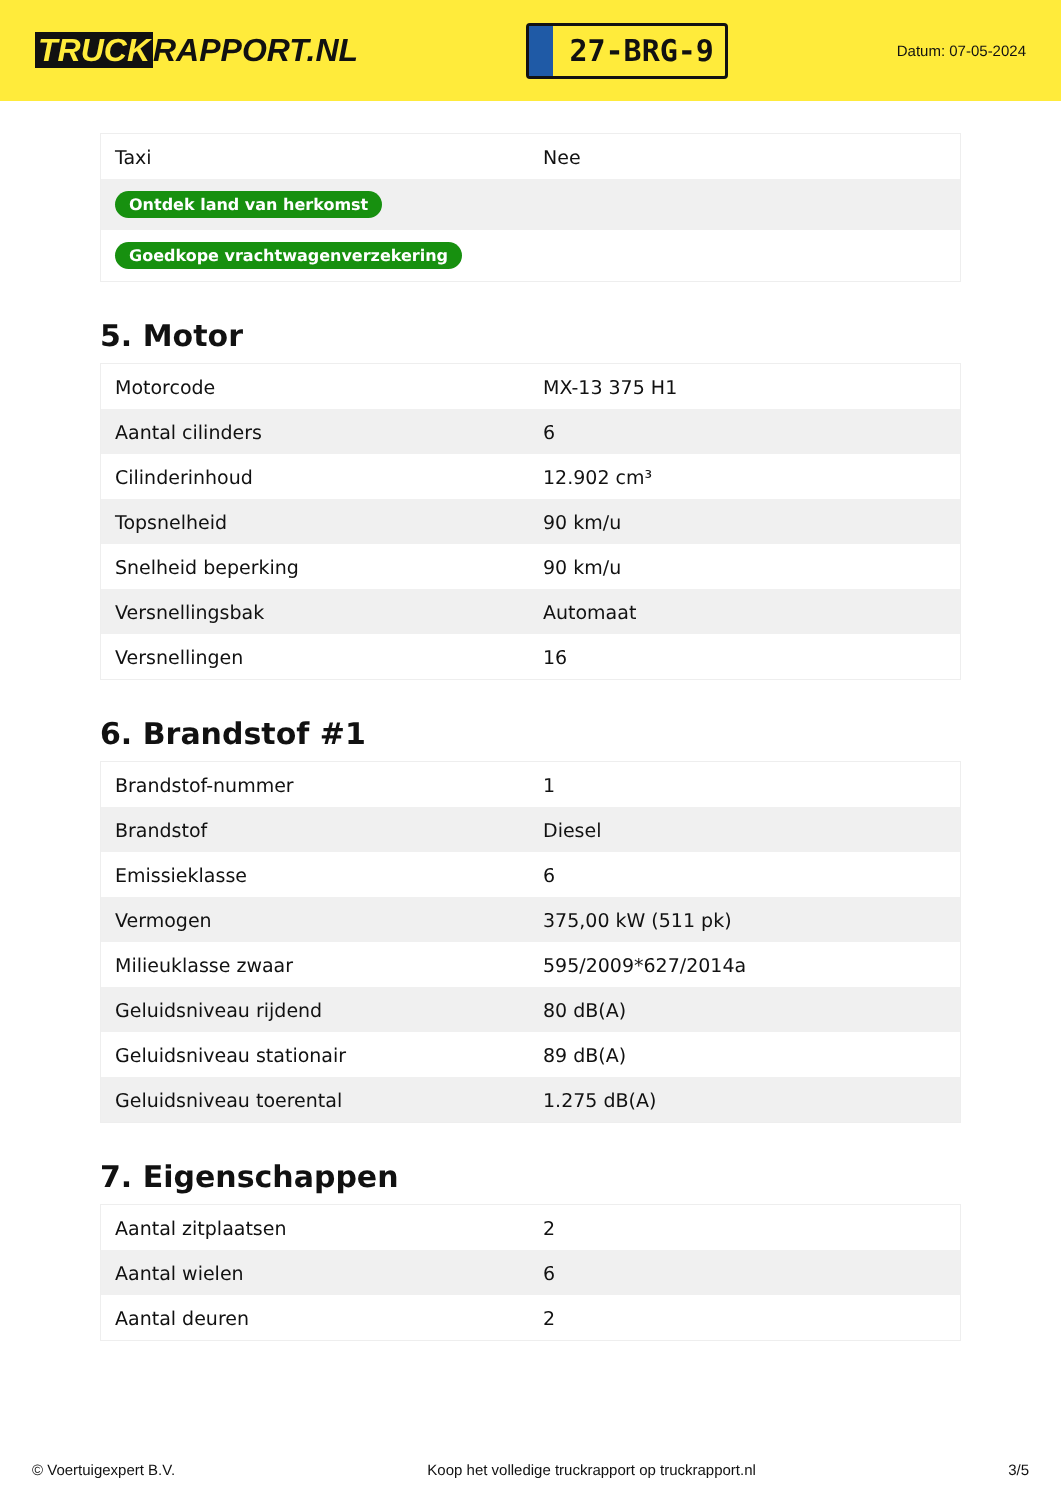TRUCK RAPPORT.NL
27-BRG-9
Datum: 07-05-2024
| Taxi | Nee |
| Ontdek land van herkomst | |
| Goedkope vrachtwagenverzekering | |
5. Motor
| Motorcode | MX-13 375 H1 |
| Aantal cilinders | 6 |
| Cilinderinhoud | 12.902 cm³ |
| Topsnelheid | 90 km/u |
| Snelheid beperking | 90 km/u |
| Versnellingsbak | Automaat |
| Versnellingen | 16 |
6. Brandstof #1
| Brandstof-nummer | 1 |
| Brandstof | Diesel |
| Emissieklasse | 6 |
| Vermogen | 375,00 kW (511 pk) |
| Milieuklasse zwaar | 595/2009*627/2014a |
| Geluidsniveau rijdend | 80 dB(A) |
| Geluidsniveau stationair | 89 dB(A) |
| Geluidsniveau toerental | 1.275 dB(A) |
7. Eigenschappen
| Aantal zitplaatsen | 2 |
| Aantal wielen | 6 |
| Aantal deuren | 2 |
© Voertuigexpert B.V. Koop het volledige truckrapport op truckrapport.nl 3/5